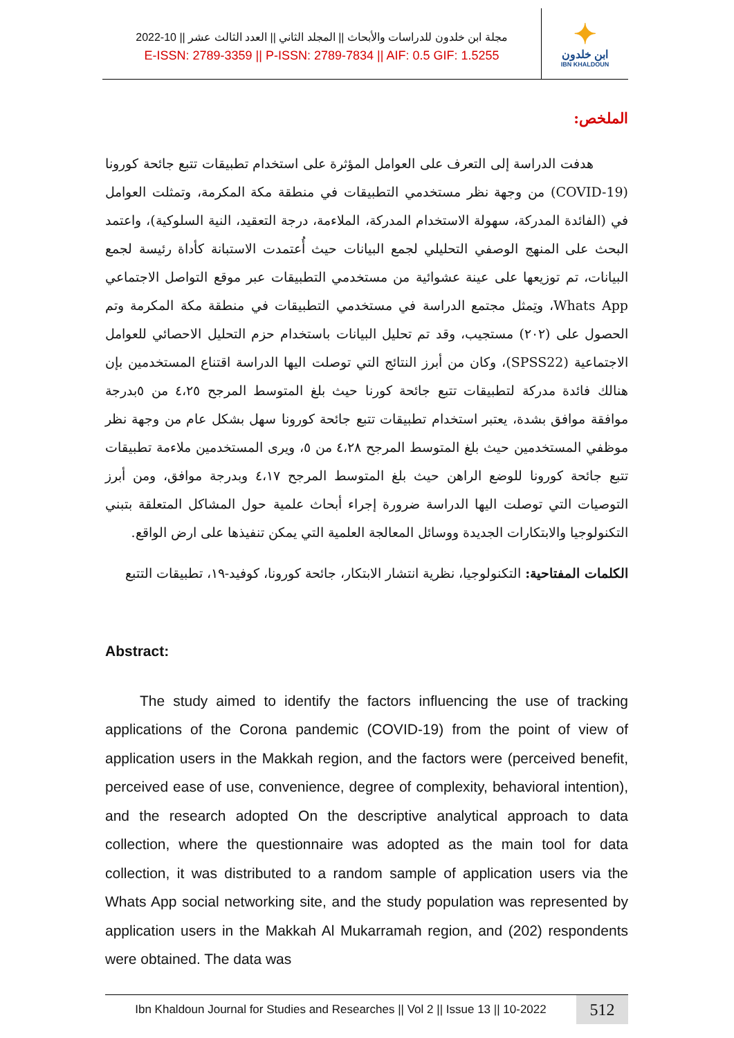مجلة ابن خلدون للدراسات والأبحاث || المجلد الثاني || العدد الثالث عشر || 10-2022
E-ISSN: 2789-3359 || P-ISSN: 2789-7834 || AIF: 0.5 GIF: 1.5255
✦
ابن خلدون
IBN KHALDOUN
الملخص:
هدفت الدراسة إلى التعرف على العوامل المؤثرة على استخدام تطبيقات تتبع جائحة كورونا (COVID-19) من وجهة نظر مستخدمي التطبيقات في منطقة مكة المكرمة، وتمثلت العوامل في (الفائدة المدركة، سهولة الاستخدام المدركة، الملاءمة، درجة التعقيد، النية السلوكية)، واعتمد البحث على المنهج الوصفي التحليلي لجمع البيانات حيث أُعتمدت الاستبانة كأداة رئيسة لجمع البيانات، تم توزيعها على عينة عشوائية من مستخدمي التطبيقات عبر موقع التواصل الاجتماعي Whats App، وتِمثل مجتمع الدراسة في مستخدمي التطبيقات في منطقة مكة المكرمة وتم الحصول على (٢٠٢) مستجيب، وقد تم تحليل البيانات باستخدام حزم التحليل الاحصائي للعوامل الاجتماعية (SPSS22)، وكان من أبرز النتائج التي توصلت اليها الدراسة اقتناع المستخدمين بإن هنالك فائدة مدركة لتطبيقات تتبع جائحة كورنا حيث بلغ المتوسط المرجح ٤،٢٥ من ٥بدرجة موافقة موافق بشدة، يعتبر استخدام تطبيقات تتبع جائحة كورونا سهل بشكل عام من وجهة نظر موظفي المستخدمين حيث بلغ المتوسط المرجح ٤،٢٨ من ٥، ويرى المستخدمين ملاءمة تطبيقات تتبع جائحة كورونا للوضع الراهن حيث بلغ المتوسط المرجح ٤،١٧ وبدرجة موافق، ومن أبرز التوصيات التي توصلت اليها الدراسة ضرورة إجراء أبحاث علمية حول المشاكل المتعلقة بتبني التكنولوجيا والابتكارات الجديدة ووسائل المعالجة العلمية التي يمكن تنفيذها على ارض الواقع.
الكلمات المفتاحية: التكنولوجيا، نظرية انتشار الابتكار، جائحة كورونا، كوفيد-١٩، تطبيقات التتبع
Abstract:
The study aimed to identify the factors influencing the use of tracking applications of the Corona pandemic (COVID-19) from the point of view of application users in the Makkah region, and the factors were (perceived benefit, perceived ease of use, convenience, degree of complexity, behavioral intention), and the research adopted On the descriptive analytical approach to data collection, where the questionnaire was adopted as the main tool for data collection, it was distributed to a random sample of application users via the Whats App social networking site, and the study population was represented by application users in the Makkah Al Mukarramah region, and (202) respondents were obtained. The data was
Ibn Khaldoun Journal for Studies and Researches || Vol 2 || Issue 13 || 10-2022
512